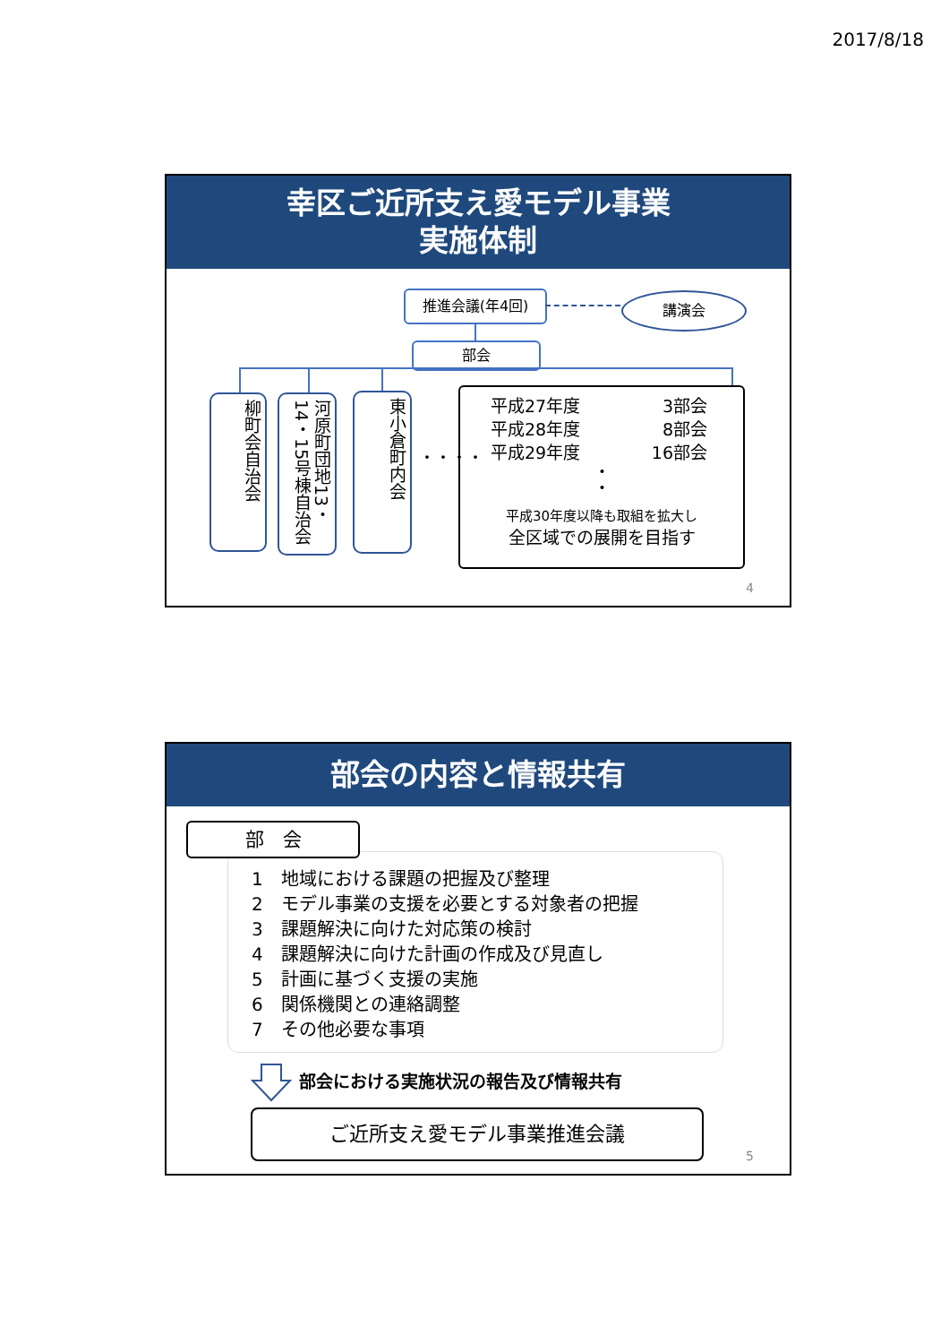2017/8/18
幸区ご近所支え愛モデル事業
実施体制
推進会議(年4回) 講演会
部会
柳町会自治会
河原町団地13・14・15号棟自治会
東小倉町内会
・・・・
平成27年度 3部会
平成28年度 8部会
平成29年度 16部会
・
・
平成30年度以降も取組を拡大し
全区域での展開を目指す
4
部会の内容と情報共有
1　地域における課題の把握及び整理
2　モデル事業の支援を必要とする対象者の把握
3　課題解決に向けた対応策の検討
4　課題解決に向けた計画の作成及び見直し
5　計画に基づく支援の実施
6　関係機関との連絡調整
7　その他必要な事項
部　会
部会における実施状況の報告及び情報共有
ご近所支え愛モデル事業推進会議
5